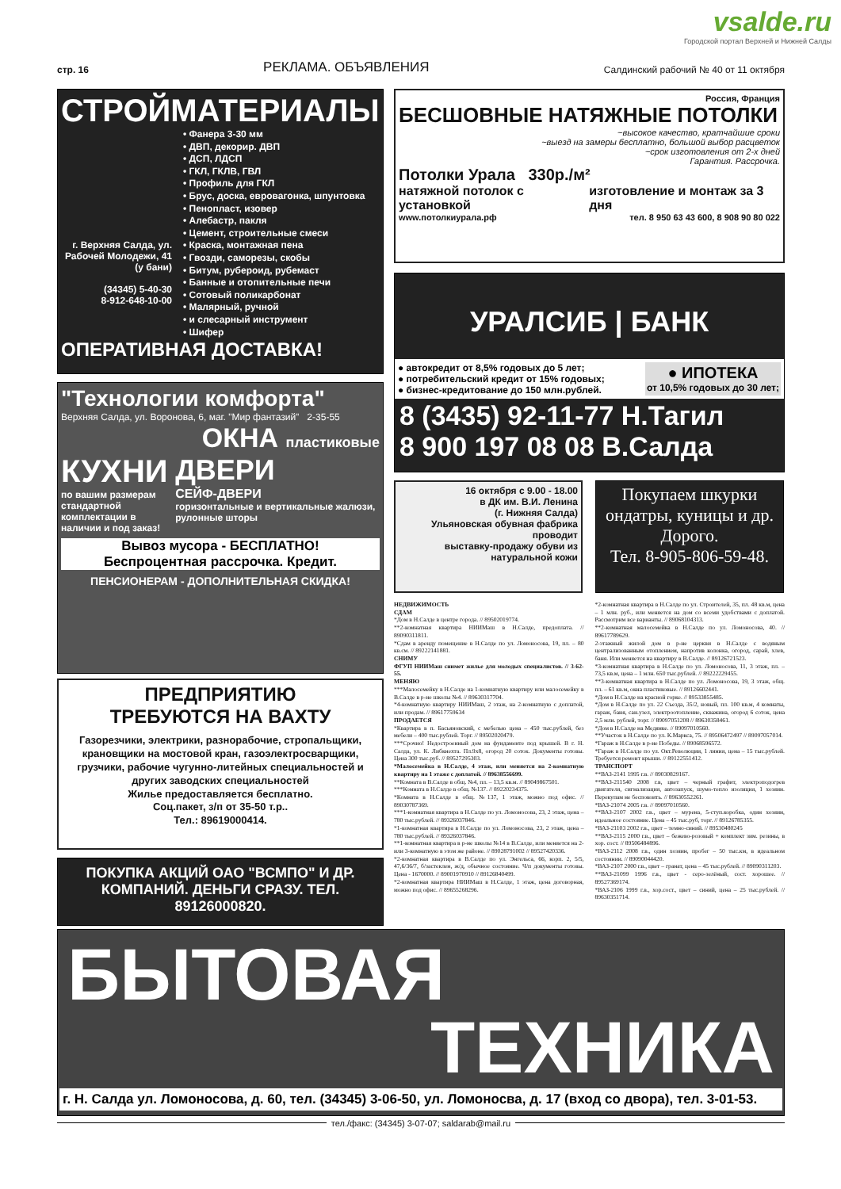vsalde.ru
Городской портал Верхней и Нижней Салды
стр. 16 РЕКЛАМА. ОБЪЯВЛЕНИЯ Салдинский рабочий № 40 от 11 октября
СТРОЙМАТЕРИАЛЫ
г. Верхняя Салда, ул. Рабочей Молодежи, 41 (у бани)
(34345) 5-40-30
8-912-648-10-00
• Фанера 3-30 мм
• ДВП, декорир. ДВП
• ДСП, ЛДСП
• ГКЛ, ГКЛВ, ГВЛ
• Профиль для ГКЛ
• Брус, доска, евровагонка, шпунтовка
• Пенопласт, изовер
• Алебастр, пакля
• Цемент, строительные смеси
• Краска, монтажная пена
• Гвозди, саморезы, скобы
• Битум, рубероид, рубемаст
• Банные и отопительные печи
• Сотовый поликарбонат
• Малярный, ручной
• и слесарный инструмент
• Шифер
ОПЕРАТИВНАЯ ДОСТАВКА!
"Технологии комфорта"
Верхняя Салда, ул. Воронова, 6, маг. "Мир фантазий" 2-35-55
ОКНА пластиковые
КУХНИ
по вашим размерам стандартной комплектации в наличии и под заказ!
ДВЕРИ
СЕЙФ-ДВЕРИ
горизонтальные и вертикальные жалюзи, рулонные шторы
Вывоз мусора - БЕСПЛАТНО!
Беспроцентная рассрочка. Кредит.
ПЕНСИОНЕРАМ - ДОПОЛНИТЕЛЬНАЯ СКИДКА!
ПРЕДПРИЯТИЮ
ТРЕБУЮТСЯ НА ВАХТУ
Газорезчики, электрики, разнорабочие, стропальщики, крановщики на мостовой кран, газоэлектросварщики, грузчики, рабочие чугунно-литейных специальностей и других заводских специальностей
Жилье предоставляется бесплатно.
Соц.пакет, з/п от 35-50 т.р..
Тел.: 89619000414.
ПОКУПКА АКЦИЙ ОАО "ВСМПО" И ДР. КОМПАНИЙ. ДЕНЬГИ СРАЗУ. ТЕЛ. 89126000820.
Россия, Франция
БЕСШОВНЫЕ НАТЯЖНЫЕ ПОТОЛКИ
~высокое качество, кратчайшие сроки
~выезд на замеры бесплатно, большой выбор расцветок
~срок изготовления от 2-х дней
Гарантия. Рассрочка.
Потолки Урала 330р./м²
натяжной потолок с установкой изготовление и монтаж за 3 дня
www.потолкиурала.рф тел. 8 950 63 43 600, 8 908 90 80 022
УРАЛСИБ | БАНК
● автокредит от 8,5% годовых до 5 лет;
● потребительский кредит от 15% годовых;
● бизнес-кредитование до 150 млн.рублей.
● ИПОТЕКА
от 10,5% годовых до 30 лет;
8 (3435) 92-11-77 Н.Тагил
8 900 197 08 08 В.Салда
16 октября с 9.00 - 18.00
в ДК им. В.И. Ленина
(г. Нижняя Салда)
Ульяновская обувная фабрика проводит
выставку-продажу обуви из натуральной кожи
Покупаем шкурки ондатры, куницы и др. Дорого.
Тел. 8-905-806-59-48.
НЕДВИЖИМОСТЬ
СДАМ
*Дом в Н.Салде в центре города. // 89502019774.
**2-комнатная квартира НИИМаш в Н.Салде, предоплата. // 89090311811.
*Сдам в аренду помещение в Н.Салде по ул. Ломоносова, 19, пл. – 80 кв.см. // 89222141881.
СНИМУ
ФГУП НИИМаш снимет жилье для молодых специалистов. // 3-62-55.
МЕНЯЮ
***Малосемейку в Н.Салде на 1-комнатную квартиру или малосемейку в В.Салде в р-не школы №4. // 89630317704.
*4-комнатную квартиру НИИМаш, 2 этаж, на 2-комнатную с доплатой, или продам. // 89617759634
ПРОДАЕТСЯ
*Квартира в п. Басьяновский, с мебелью цена – 450 тыс.рублей, без мебели – 400 тыс.рублей. Торг. // 89502020479.
***Срочно! Недостроенный дом на фундаменте под крышей. В г. Н. Салда, ул. К. Либкнехта. Пл.9х8, огород 20 соток. Документы готовы. Цена 300 тыс.руб. // 89527295303.
*Малосемейка в Н.Салде, 4 этаж, или меняется на 2-комнатную квартиру на 1 этаже с доплатой. // 89638556699.
**Комната в В.Салде в общ. №4, пл. – 13,5 кв.м. // 89049867501.
***Комната в Н.Салде в общ. №137. // 89220234375.
*Комната в Н.Салде в общ. №137, 1 этаж, можно под офис. // 89030787369.
***1-комнатная квартира в Н.Салде по ул. Ломоносова, 23, 2 этаж, цена – 780 тыс.рублей. // 89326037846.
*1-комнатная квартира в Н.Салде по ул. Ломоносова, 23, 2 этаж, цена – 780 тыс.рублей. // 89326037846.
**1-комнатная квартира в р-не школы №14 в В.Салде, или меняется на 2- или 3-комнатную в этом же районе. // 89028791002 // 89527420336.
*2-комнатная квартира в В.Салде по ул. Энгельса, 66, корп. 2, 5/5, 47,6/36/7, б/застеклен, ж/д, обычное состояние. Ч/п документы готовы. Цена - 1670000. // 89001970910 // 89126840499.
*2-комнатная квартира НИИМаш в Н.Салде, 1 этаж, цена договорная, можно под офис. // 89655268296.
*2-комнатная квартира в Н.Салде по ул. Строителей, 35, пл. 48 кв.м, цена – 1 млн. руб., или меняется на дом со всеми удобствами с доплатой. Рассмотрим все варианты. // 89068104313.
**2-комнатная малосемейка в Н.Салде по ул. Ломоносова, 40. // 89617789629.
2-этажный жилой дом в р-не церкви в Н.Салде с водяным централизованным отоплением, напротив колонка, огород, сарай, хлев, баня. Или меняется на квартиру в В.Салде. // 89126721523.
*3-комнатная квартира в Н.Салде по ул. Ломоносова, 11, 3 этаж, пл. – 73,5 кв.м, цена – 1 млн. 650 тыс.рублей. // 89222229455.
**3-комнатная квартира в Н.Салде по ул. Ломоносова, 19, 3 этаж, общ. пл. – 61 кв.м, окна пластиковые. // 89126602441.
*Дом в Н.Салде на красной горке. // 89533855485.
*Дом в Н.Салде по ул. 22 Съезда, 35/2, новый, пл. 100 кв.м, 4 комнаты, гараж, баня, сан.узел, электроотопление, скважина, огород 6 соток, цена 2,5 млн. рублей, торг. // 89097051208 // 89630358461.
*Дом в Н.Салде на Медянке. // 89097010560.
**Участок в Н.Салде по ул. К.Маркса, 75. // 89506472497 // 89097057014.
*Гараж в Н.Салде в р-не Победы. // 89068596572.
*Гараж в Н.Салде по ул. Окт.Революции, 1 линия, цена – 15 тыс.рублей. Требуется ремонт крыши. // 89122551412.
ТРАНСПОРТ
**ВАЗ-2141 1995 г.в. // 89030829167.
**ВАЗ-211540 2008 г.в, цвет – черный графит, электроподогрев двигателя, сигнализация, автозапуск, шумо-тепло изоляция, 1 хозяин. Перекупам не беспокоить. // 89630552261.
*ВАЗ-21074 2005 г.в. // 89097010560.
**ВАЗ-2107 2002 г.в., цвет – мурена, 5-ступ.коробка, один хозяин, идеальное состояние. Цена – 45 тыс.руб, торг. // 89126785355.
*ВАЗ-21103 2002 г.в., цвет – темно-синий. // 89530480245
**ВАЗ-2115 2000 г.в., цвет – бежево-розовый + комплект зим. резины, в хор. сост. // 89506484896.
*ВАЗ-2112 2008 г.в., один хозяин, пробег – 50 тыс.км, в идеальном состоянии. // 89090044420.
*ВАЗ-2107 2000 г.в., цвет – гранат, цена – 45 тыс.рублей. // 89090311203.
**ВАЗ-21099 1996 г.в., цвет - серо-зелёный, сост. хорошее. // 89527369174.
*ВАЗ-2106 1999 г.в., хор.сост., цвет – синий, цена – 25 тыс.рублей. // 89630351714.
БЫТОВАЯ
ТЕХНИКА
г. Н. Салда ул. Ломоносова, д. 60, тел. (34345) 3-06-50, ул. Ломоносва, д. 17 (вход со двора), тел. 3-01-53.
тел./факс: (34345) 3-07-07; saldarab@mail.ru